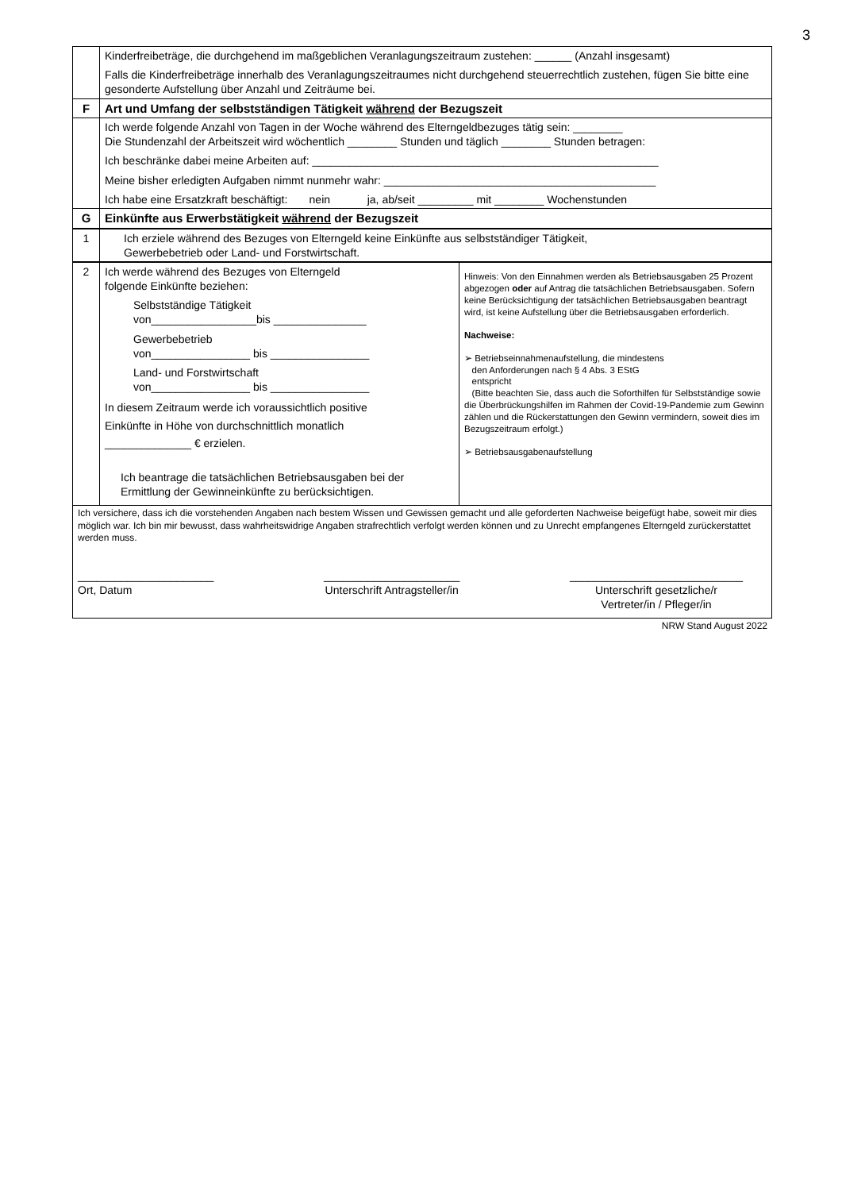3
| | Kinderfreibeträge, die durchgehend im maßgeblichen Veranlagungszeitraum zustehen: ______ (Anzahl insgesamt) Falls die Kinderfreibeträge innerhalb des Veranlagungszeitraumes nicht durchgehend steuerrechtlich zustehen, fügen Sie bitte eine gesonderte Aufstellung über Anzahl und Zeiträume bei. |
| F | Art und Umfang der selbstständigen Tätigkeit während der Bezugszeit |
| | Ich werde folgende Anzahl von Tagen in der Woche während des Elterngeldbezuges tätig sein: ________ Die Stundenzahl der Arbeitszeit wird wöchentlich ________ Stunden und täglich ________ Stunden betragen: Ich beschränke dabei meine Arbeiten auf: ________________________________________________________ Meine bisher erledigten Aufgaben nimmt nunmehr wahr: ____________________________________________ Ich habe eine Ersatzkraft beschäftigt: nein ja, ab/seit _________ mit ________ Wochenstunden |
| G | Einkünfte aus Erwerbstätigkeit während der Bezugszeit |
| 1 | Ich erziele während des Bezuges von Elterngeld keine Einkünfte aus selbstständiger Tätigkeit, Gewerbebetrieb oder Land- und Forstwirtschaft. |
| 2 | Ich werde während des Bezuges von Elterngeld folgende Einkünfte beziehen: Selbstständige Tätigkeit von_________________bis _______________ Gewerbebetrieb von________________ bis ________________ Land- und Forstwirtschaft von________________ bis ________________ In diesem Zeitraum werde ich voraussichtlich positive Einkünfte in Höhe von durchschnittlich monatlich ______________ € erzielen. Ich beantrage die tatsächlichen Betriebsausgaben bei der Ermittlung der Gewinneinkünfte zu berücksichtigen. | Hinweis: Von den Einnahmen werden als Betriebsausgaben 25 Prozent abgezogen oder auf Antrag die tatsächlichen Betriebsausgaben. Sofern keine Berücksichtigung der tatsächlichen Betriebsausgaben beantragt wird, ist keine Aufstellung über die Betriebsausgaben erforderlich. Nachweise: ➢ Betriebseinnahmenaufstellung, die mindestens den Anforderungen nach § 4 Abs. 3 EStG entspricht (Bitte beachten Sie, dass auch die Soforthilfen für Selbstständige sowie die Überbrückungshilfen im Rahmen der Covid-19-Pandemie zum Gewinn zählen und die Rückerstattungen den Gewinn vermindern, soweit dies im Bezugszeitraum erfolgt.) ➢ Betriebsausgabenaufstellung |
| Ich versichere, dass ich die vorstehenden Angaben nach bestem Wissen und Gewissen gemacht und alle geforderten Nachweise beigefügt habe, soweit mir dies möglich war. Ich bin mir bewusst, dass wahrheitswidrige Angaben strafrechtlich verfolgt werden können und zu Unrecht empfangenes Elterngeld zurückerstattet werden muss. ______________________ Ort, Datum ______________________ Unterschrift Antragsteller/in ____________________________ Unterschrift gesetzliche/r Vertreter/in / Pfleger/in | | |
NRW Stand August 2022